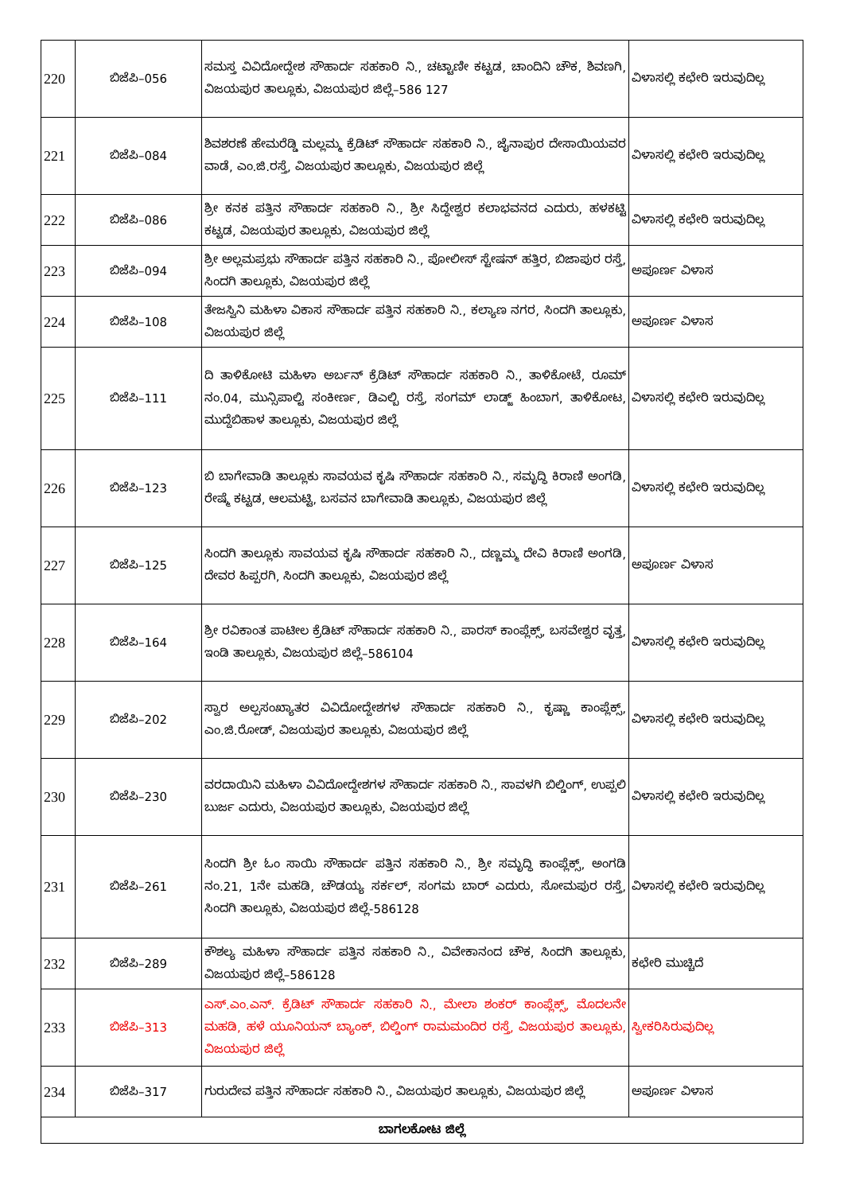| 220 | ಬಿಜೆಪಿ–056 | ಸಮಸ್ತ ವಿವಿದೋದ್ದೇಶ ಸೌಹಾರ್ದ ಸಹಕಾರಿ ನಿ., ಚಟ್ಟಾಣೀ ಕಟ್ಟಡ, ಚಾಂದಿನಿ ಚೌಕ, ಶಿವಣಗಿ, ವಿಜಯಪುರ ತಾಲ್ಲೂಕು, ವಿಜಯಪುರ ಜಿಲ್ಲೆ–586 127 | ವಿಳಾಸಲ್ಲಿ ಕಛೇರಿ ಇರುವುದಿಲ್ಲ |
| 221 | ಬಿಜೆಪಿ–084 | ಶಿವಶರಣೆ ಹೇಮರೆಡ್ಡಿ ಮಲ್ಲಮ್ಮ ಕ್ರೆಡಿಟ್ ಸೌಹಾರ್ದ ಸಹಕಾರಿ ನಿ., ಜೈನಾಪುರ ದೇಸಾಯಿಯವರ ವಾಡೆ, ಎಂ.ಜಿ.ರಸ್ತೆ, ವಿಜಯಪುರ ತಾಲ್ಲೂಕು, ವಿಜಯಪುರ ಜಿಲ್ಲೆ | ವಿಳಾಸಲ್ಲಿ ಕಛೇರಿ ಇರುವುದಿಲ್ಲ |
| 222 | ಬಿಜೆಪಿ–086 | ಶ್ರೀ ಕನಕ ಪತ್ತಿನ ಸೌಹಾರ್ದ ಸಹಕಾರಿ ನಿ., ಶ್ರೀ ಸಿದ್ದೇಶ್ವರ ಕಲಾಭವನದ ಎದುರು, ಹಳಕಟ್ಟಿ ಕಟ್ಟಡ, ವಿಜಯಪುರ ತಾಲ್ಲೂಕು, ವಿಜಯಪುರ ಜಿಲ್ಲೆ | ವಿಳಾಸಲ್ಲಿ ಕಛೇರಿ ಇರುವುದಿಲ್ಲ |
| 223 | ಬಿಜೆಪಿ–094 | ಶ್ರೀ ಅಲ್ಲಮಪ್ರಭು ಸೌಹಾರ್ದ ಪತ್ತಿನ ಸಹಕಾರಿ ನಿ., ಪೋಲೀಸ್ ಸ್ಟೇಷನ್ ಹತ್ತಿರ, ಬಿಜಾಪುರ ರಸ್ತೆ, ಸಿಂದಗಿ ತಾಲ್ಲೂಕು, ವಿಜಯಪುರ ಜಿಲ್ಲೆ | ಅಪೂರ್ಣ ವಿಳಾಸ |
| 224 | ಬಿಜೆಪಿ–108 | ತೇಜಸ್ವಿನಿ ಮಹಿಳಾ ವಿಕಾಸ ಸೌಹಾರ್ದ ಪತ್ತಿನ ಸಹಕಾರಿ ನಿ., ಕಲ್ಯಾಣ ನಗರ, ಸಿಂದಗಿ ತಾಲ್ಲೂಕು, ವಿಜಯಪುರ ಜಿಲ್ಲೆ | ಅಪೂರ್ಣ ವಿಳಾಸ |
| 225 | ಬಿಜೆಪಿ–111 | ದಿ ತಾಳಿಕೋಟಿ ಮಹಿಳಾ ಅರ್ಬನ್ ಕ್ರೆಡಿಟ್ ಸೌಹಾರ್ದ ಸಹಕಾರಿ ನಿ., ತಾಳಿಕೋಟೆ, ರೂಮ್ ನಂ.04, ಮುನ್ಸಿಪಾಲ್ಟಿ ಸಂಕೀರ್ಣ, ಡಿಎಲ್ಬಿ ರಸ್ತೆ, ಸಂಗಮ್ ಲಾಡ್ಜ್ ಹಿಂಬಾಗ, ತಾಳಿಕೋಟ, ಮುದ್ದೆಬಿಹಾಳ ತಾಲ್ಲೂಕು, ವಿಜಯಪುರ ಜಿಲ್ಲೆ | ವಿಳಾಸಲ್ಲಿ ಕಛೇರಿ ಇರುವುದಿಲ್ಲ |
| 226 | ಬಿಜೆಪಿ–123 | ಬಿ ಬಾಗೇವಾಡಿ ತಾಲ್ಲೂಕು ಸಾವಯವ ಕೃಷಿ ಸೌಹಾರ್ದ ಸಹಕಾರಿ ನಿ., ಸಮೃದ್ಧಿ ಕಿರಾಣಿ ಅಂಗಡಿ, ರೇಷ್ಮೆ ಕಟ್ಟಡ, ಆಲಮಟ್ಟಿ, ಬಸವನ ಬಾಗೇವಾಡಿ ತಾಲ್ಲೂಕು, ವಿಜಯಪುರ ಜಿಲ್ಲೆ | ವಿಳಾಸಲ್ಲಿ ಕಛೇರಿ ಇರುವುದಿಲ್ಲ |
| 227 | ಬಿಜೆಪಿ–125 | ಸಿಂದಗಿ ತಾಲ್ಲೂಕು ಸಾವಯವ ಕೃಷಿ ಸೌಹಾರ್ದ ಸಹಕಾರಿ ನಿ., ದಣ್ಣಮ್ಮ ದೇವಿ ಕಿರಾಣಿ ಅಂಗಡಿ, ದೇವರ ಹಿಪ್ಪರಗಿ, ಸಿಂದಗಿ ತಾಲ್ಲೂಕು, ವಿಜಯಪುರ ಜಿಲ್ಲೆ | ಅಪೂರ್ಣ ವಿಳಾಸ |
| 228 | ಬಿಜೆಪಿ–164 | ಶ್ರೀ ರವಿಕಾಂತ ಪಾಟೀಲ ಕ್ರೆಡಿಟ್ ಸೌಹಾರ್ದ ಸಹಕಾರಿ ನಿ., ಪಾರಸ್ ಕಾಂಪ್ಲೆಕ್ಸ್, ಬಸವೇಶ್ವರ ವೃತ್ತ, ಇಂಡಿ ತಾಲ್ಲೂಕು, ವಿಜಯಪುರ ಜಿಲ್ಲೆ–586104 | ವಿಳಾಸಲ್ಲಿ ಕಛೇರಿ ಇರುವುದಿಲ್ಲ |
| 229 | ಬಿಜೆಪಿ–202 | ಸ್ವಾರ ಅಲ್ಪಸಂಖ್ಯಾತರ ವಿವಿದೋದ್ದೇಶಗಳ ಸೌಹಾರ್ದ ಸಹಕಾರಿ ನಿ., ಕೃಷ್ಣಾ ಕಾಂಪ್ಲೆಕ್ಸ್, ಎಂ.ಜಿ.ರೋಡ್, ವಿಜಯಪುರ ತಾಲ್ಲೂಕು, ವಿಜಯಪುರ ಜಿಲ್ಲೆ | ವಿಳಾಸಲ್ಲಿ ಕಛೇರಿ ಇರುವುದಿಲ್ಲ |
| 230 | ಬಿಜೆಪಿ–230 | ವರದಾಯಿನಿ ಮಹಿಳಾ ವಿವಿದೋದ್ದೇಶಗಳ ಸೌಹಾರ್ದ ಸಹಕಾರಿ ನಿ., ಸಾವಳಗಿ ಬಿಲ್ಡಿಂಗ್, ಉಪ್ಪಲಿ ಬುರ್ಜ ಎದುರು, ವಿಜಯಪುರ ತಾಲ್ಲೂಕು, ವಿಜಯಪುರ ಜಿಲ್ಲೆ | ವಿಳಾಸಲ್ಲಿ ಕಛೇರಿ ಇರುವುದಿಲ್ಲ |
| 231 | ಬಿಜೆಪಿ–261 | ಸಿಂದಗಿ ಶ್ರೀ ಓಂ ಸಾಯಿ ಸೌಹಾರ್ದ ಪತ್ತಿನ ಸಹಕಾರಿ ನಿ., ಶ್ರೀ ಸಮೃದ್ಧಿ ಕಾಂಪ್ಲೆಕ್ಸ್, ಅಂಗಡಿ ನಂ.21, 1ನೇ ಮಹಡಿ, ಚೌಡಯ್ಯ ಸರ್ಕಲ್, ಸಂಗಮ ಬಾರ್ ಎದುರು, ಸೋಮಪುರ ರಸ್ತೆ, ಸಿಂದಗಿ ತಾಲ್ಲೂಕು, ವಿಜಯಪುರ ಜಿಲ್ಲೆ-586128 | ವಿಳಾಸಲ್ಲಿ ಕಛೇರಿ ಇರುವುದಿಲ್ಲ |
| 232 | ಬಿಜೆಪಿ–289 | ಕೌಶಲ್ಯ ಮಹಿಳಾ ಸೌಹಾರ್ದ ಪತ್ತಿನ ಸಹಕಾರಿ ನಿ., ವಿವೇಕಾನಂದ ಚೌಕ, ಸಿಂದಗಿ ತಾಲ್ಲೂಕು, ವಿಜಯಪುರ ಜಿಲ್ಲೆ–586128 | ಕಛೇರಿ ಮುಚ್ಚಿದೆ |
| 233 | ಬಿಜೆಪಿ–313 | ಎಸ್.ಎಂ.ಎನ್. ಕ್ರೆಡಿಟ್ ಸೌಹಾರ್ದ ಸಹಕಾರಿ ನಿ., ಮೇಲಾ ಶಂಕರ್ ಕಾಂಪ್ಲೆಕ್ಸ್, ಮೊದಲನೇ ಮಹಡಿ, ಹಳೆ ಯೂನಿಯನ್ ಬ್ಯಾಂಕ್, ಬಿಲ್ಡಿಂಗ್ ರಾಮಮಂದಿರ ರಸ್ತೆ, ವಿಜಯಪುರ ತಾಲ್ಲೂಕು, ವಿಜಯಪುರ ಜಿಲ್ಲೆ | ಸ್ವೀಕರಿಸಿರುವುದಿಲ್ಲ |
| 234 | ಬಿಜೆಪಿ–317 | ಗುರುದೇವ ಪತ್ತಿನ ಸೌಹಾರ್ದ ಸಹಕಾರಿ ನಿ., ವಿಜಯಪುರ ತಾಲ್ಲೂಕು, ವಿಜಯಪುರ ಜಿಲ್ಲೆ | ಅಪೂರ್ಣ ವಿಳಾಸ |
| ಬಾಗಲಕೋಟ ಜಿಲ್ಲೆ | | | |